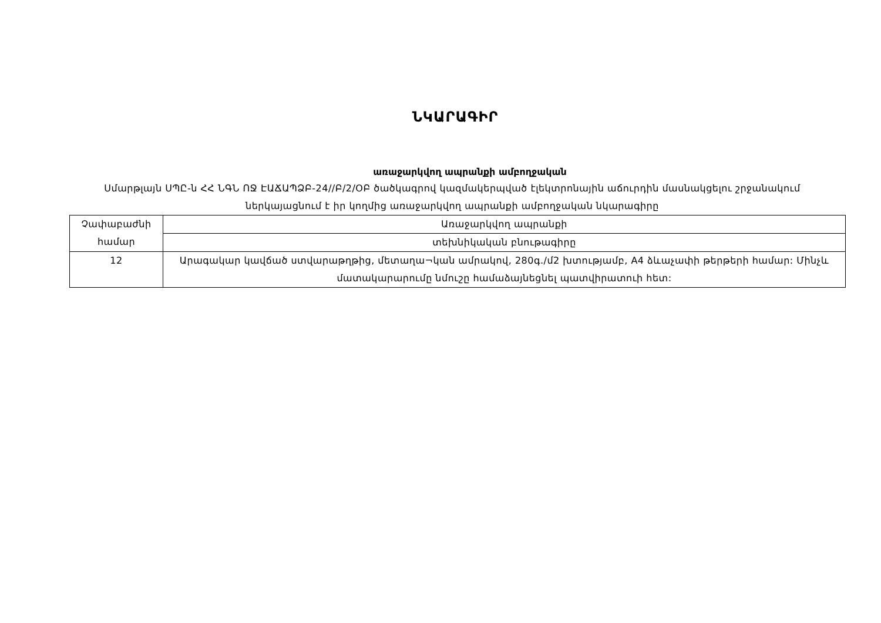ՆԿԱՐԱԳԻՐ
առաջարկվող ապրանքի ամբողջական
Սմարթլայն ՍՊԸ-ն ՀՀ ՆԳՆ ՈՋ ԷԱՃԱՊՁԲ-24//Բ/2/ՕԲ ծածկագրով կազմակերպված էլեկտրոնային աճուրդին մասնակցելու շրջանակում ներկայացնում է իր կողմից առաջարկվող ապրանքի ամբողջական նկարագիրը
| Չափաբաժնի համար | Առաջարկվող ապրանքի |
| | տեխնիկական բնութագիրը |
| 12 | Արագակար կավճած ստվարաթղթից, մետաղա¬կան ամրակով, 280գ./մ2 խտությամբ, A4 ձևաչափի թերթերի համար: Մինչև մատակարարումը նմուշը համաձայնեցնել պատվիրատուի հետ: |